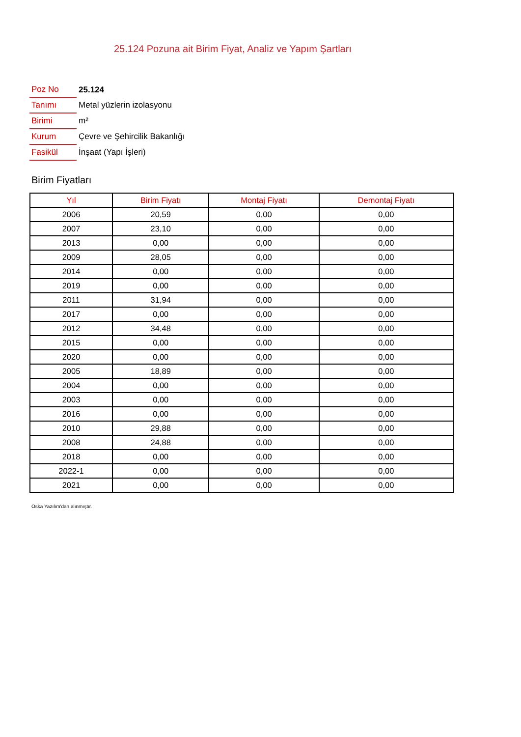25.124 Pozuna ait Birim Fiyat, Analiz ve Yapım Şartları
| Poz No | 25.124 |
| Tanımı | Metal yüzlerin izolasyonu |
| Birimi | m² |
| Kurum | Çevre ve Şehircilik Bakanlığı |
| Fasikül | İnşaat (Yapı İşleri) |
Birim Fiyatları
| Yıl | Birim Fiyatı | Montaj Fiyatı | Demontaj Fiyatı |
| --- | --- | --- | --- |
| 2006 | 20,59 | 0,00 | 0,00 |
| 2007 | 23,10 | 0,00 | 0,00 |
| 2013 | 0,00 | 0,00 | 0,00 |
| 2009 | 28,05 | 0,00 | 0,00 |
| 2014 | 0,00 | 0,00 | 0,00 |
| 2019 | 0,00 | 0,00 | 0,00 |
| 2011 | 31,94 | 0,00 | 0,00 |
| 2017 | 0,00 | 0,00 | 0,00 |
| 2012 | 34,48 | 0,00 | 0,00 |
| 2015 | 0,00 | 0,00 | 0,00 |
| 2020 | 0,00 | 0,00 | 0,00 |
| 2005 | 18,89 | 0,00 | 0,00 |
| 2004 | 0,00 | 0,00 | 0,00 |
| 2003 | 0,00 | 0,00 | 0,00 |
| 2016 | 0,00 | 0,00 | 0,00 |
| 2010 | 29,88 | 0,00 | 0,00 |
| 2008 | 24,88 | 0,00 | 0,00 |
| 2018 | 0,00 | 0,00 | 0,00 |
| 2022-1 | 0,00 | 0,00 | 0,00 |
| 2021 | 0,00 | 0,00 | 0,00 |
Oska Yazılım'dan alınmıştır.